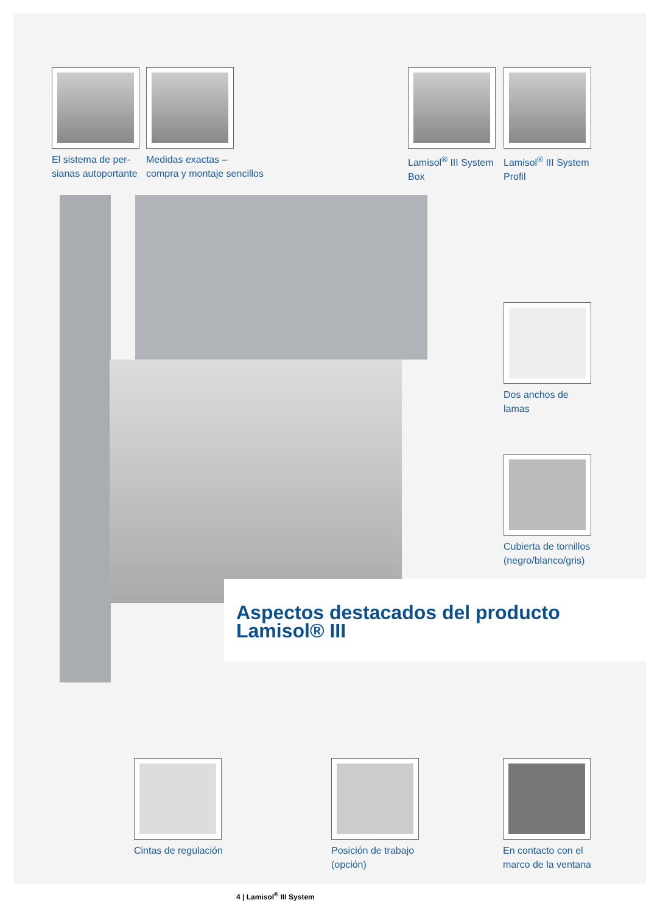El sistema de per-
sianas autoportante
Medidas exactas –
compra y montaje sencillos
Lamisol<sup>®</sup> III System
Box
Lamisol<sup>®</sup> III System
Profil
Dos anchos de lamas
Cubierta de tornillos
(negro/blanco/gris)
Aspectos destacados del producto
Lamisol® III
Cintas de regulación
Posición de trabajo
(opción)
En contacto con el
marco de la ventana
4 | Lamisol<sup>®</sup> III System